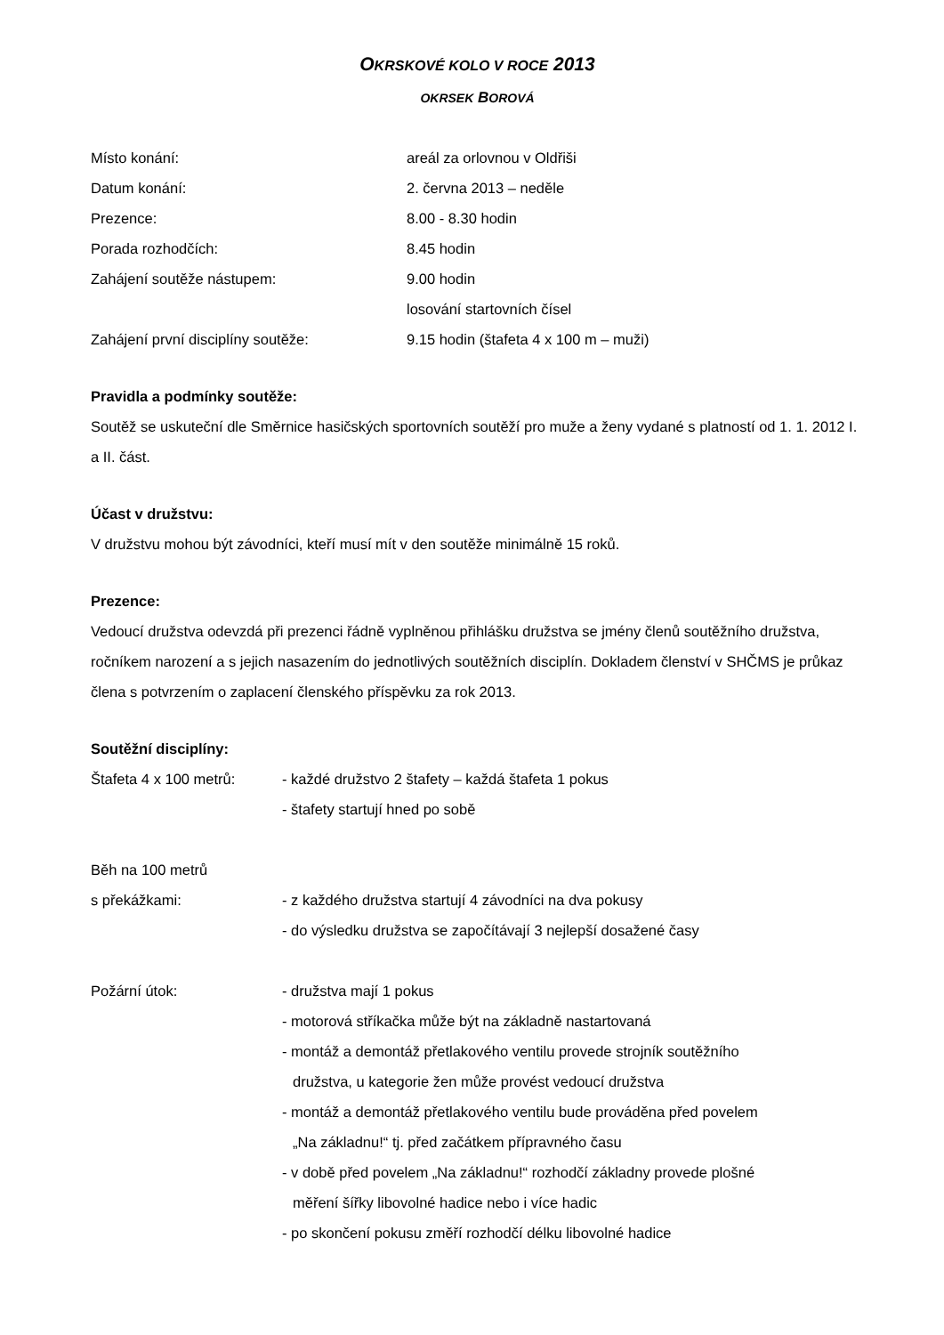OKRSKOVÉ KOLO V ROCE 2013
OKRSEK BOROVÁ
Místo konání: areál za orlovnou v Oldřiši
Datum konání: 2. června 2013 – neděle
Prezence: 8.00 - 8.30 hodin
Porada rozhodčích: 8.45 hodin
Zahájení soutěže nástupem: 9.00 hodin
losování startovních čísel
Zahájení první disciplíny soutěže: 9.15 hodin (štafeta 4 x 100 m – muži)
Pravidla a podmínky soutěže:
Soutěž se uskuteční dle Směrnice hasičských sportovních soutěží pro muže a ženy vydané s platností od 1. 1. 2012 I. a II. část.
Účast v družstvu:
V družstvu mohou být závodníci, kteří musí mít v den soutěže minimálně 15 roků.
Prezence:
Vedoucí družstva odevzdá při prezenci řádně vyplněnou přihlášku družstva se jmény členů soutěžního družstva, ročníkem narození a s jejich nasazením do jednotlivých soutěžních disciplín. Dokladem členství v SHČMS je průkaz člena s potvrzením o zaplacení členského příspěvku za rok 2013.
Soutěžní disciplíny:
Štafeta 4 x 100 metrů:
- každé družstvo 2 štafety – každá štafeta 1 pokus
- štafety startují hned po sobě
Běh na 100 metrů
s překážkami:
- z každého družstva startují 4 závodníci na dva pokusy
- do výsledku družstva se započítávají 3 nejlepší dosažené časy
Požární útok: - družstva mají 1 pokus
- motorová stříkačka může být na základně nastartovaná
- montáž a demontáž přetlakového ventilu provede strojník soutěžního
družstva, u kategorie žen může provést vedoucí družstva
- montáž a demontáž přetlakového ventilu bude prováděna před povelem
„Na základnu!“ tj. před začátkem přípravného času
- v době před povelem „Na základnu!“ rozhodčí základny provede plošné
měření šířky libovolné hadice nebo i více hadic
- po skončení pokusu změří rozhodčí délku libovolné hadice